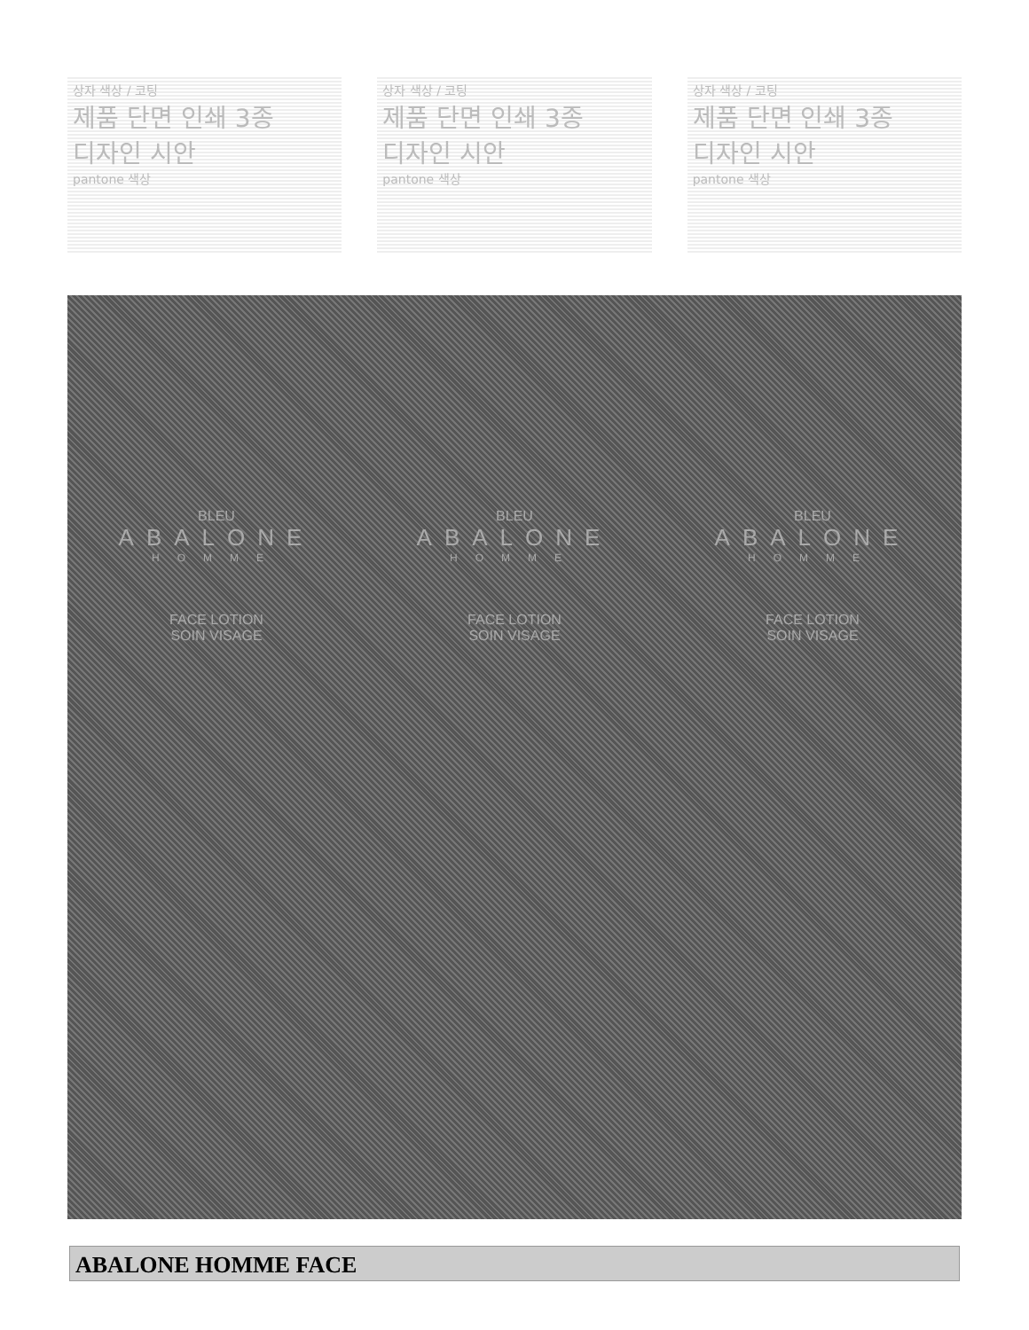상자 색상 / 코팅
제품 단면 인쇄 3종
디자인 시안
pantone 색상
상자 색상 / 코팅
제품 단면 인쇄 3종
디자인 시안
pantone 색상
상자 색상 / 코팅
제품 단면 인쇄 3종
디자인 시안
pantone 색상
BLEU
ABALONE
HOMME
FACE LOTION
SOIN VISAGE
BLEU
ABALONE
HOMME
FACE LOTION
SOIN VISAGE
BLEU
ABALONE
HOMME
FACE LOTION
SOIN VISAGE
ABALONE HOMME FACE